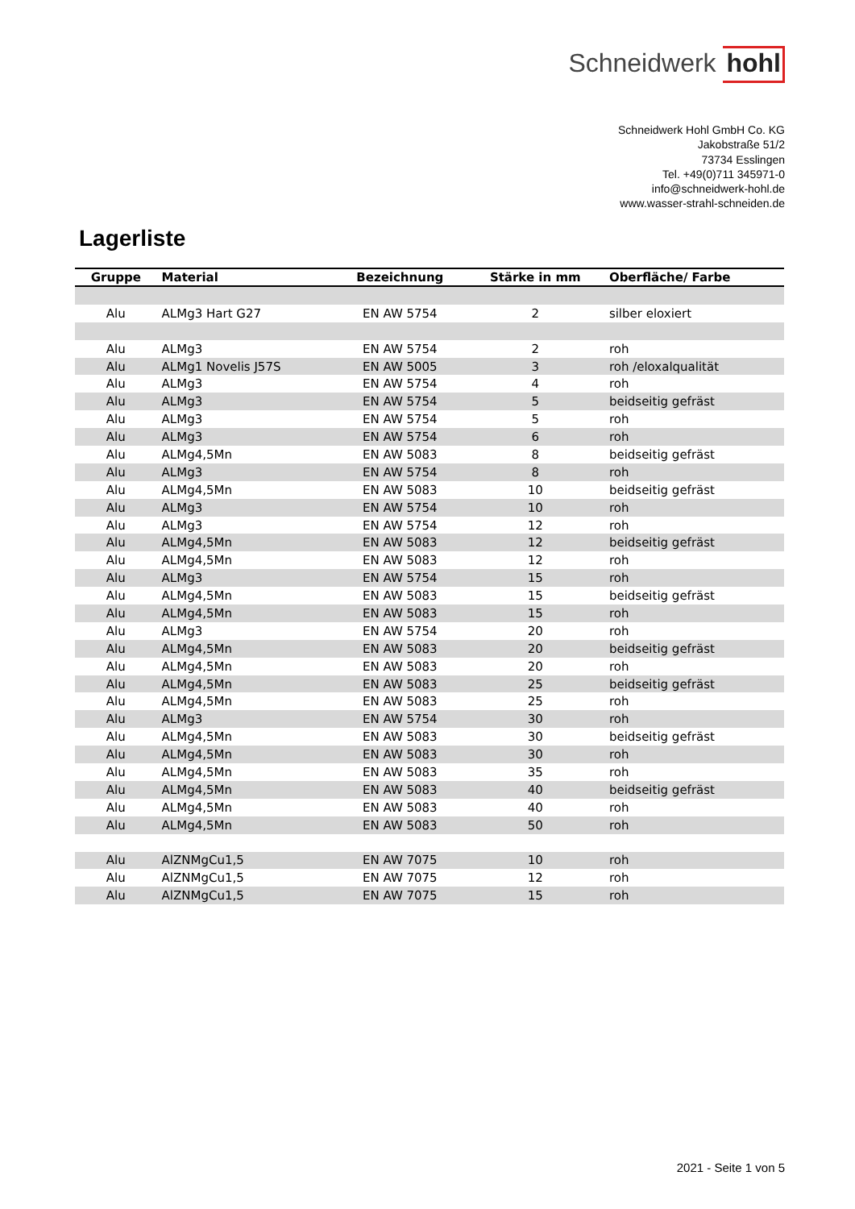Schneidwerk hohl
Schneidwerk Hohl GmbH Co. KG
Jakobstraße 51/2
73734 Esslingen
Tel. +49(0)711 345971-0
info@schneidwerk-hohl.de
www.wasser-strahl-schneiden.de
Lagerliste
| Gruppe | Material | Bezeichnung | Stärke in mm | Oberfläche/ Farbe |
| --- | --- | --- | --- | --- |
| Alu | ALMg3 Hart G27 | EN AW 5754 | 2 | silber eloxiert |
| Alu | ALMg3 | EN AW 5754 | 2 | roh |
| Alu | ALMg1 Novelis J57S | EN AW 5005 | 3 | roh /eloxalqualität |
| Alu | ALMg3 | EN AW 5754 | 4 | roh |
| Alu | ALMg3 | EN AW 5754 | 5 | beidseitig gefräst |
| Alu | ALMg3 | EN AW 5754 | 5 | roh |
| Alu | ALMg3 | EN AW 5754 | 6 | roh |
| Alu | ALMg4,5Mn | EN AW 5083 | 8 | beidseitig gefräst |
| Alu | ALMg3 | EN AW 5754 | 8 | roh |
| Alu | ALMg4,5Mn | EN AW 5083 | 10 | beidseitig gefräst |
| Alu | ALMg3 | EN AW 5754 | 10 | roh |
| Alu | ALMg3 | EN AW 5754 | 12 | roh |
| Alu | ALMg4,5Mn | EN AW 5083 | 12 | beidseitig gefräst |
| Alu | ALMg4,5Mn | EN AW 5083 | 12 | roh |
| Alu | ALMg3 | EN AW 5754 | 15 | roh |
| Alu | ALMg4,5Mn | EN AW 5083 | 15 | beidseitig gefräst |
| Alu | ALMg4,5Mn | EN AW 5083 | 15 | roh |
| Alu | ALMg3 | EN AW 5754 | 20 | roh |
| Alu | ALMg4,5Mn | EN AW 5083 | 20 | beidseitig gefräst |
| Alu | ALMg4,5Mn | EN AW 5083 | 20 | roh |
| Alu | ALMg4,5Mn | EN AW 5083 | 25 | beidseitig gefräst |
| Alu | ALMg4,5Mn | EN AW 5083 | 25 | roh |
| Alu | ALMg3 | EN AW 5754 | 30 | roh |
| Alu | ALMg4,5Mn | EN AW 5083 | 30 | beidseitig gefräst |
| Alu | ALMg4,5Mn | EN AW 5083 | 30 | roh |
| Alu | ALMg4,5Mn | EN AW 5083 | 35 | roh |
| Alu | ALMg4,5Mn | EN AW 5083 | 40 | beidseitig gefräst |
| Alu | ALMg4,5Mn | EN AW 5083 | 40 | roh |
| Alu | ALMg4,5Mn | EN AW 5083 | 50 | roh |
| Alu | AlZNMgCu1,5 | EN AW 7075 | 10 | roh |
| Alu | AlZNMgCu1,5 | EN AW 7075 | 12 | roh |
| Alu | AlZNMgCu1,5 | EN AW 7075 | 15 | roh |
2021 - Seite 1 von 5